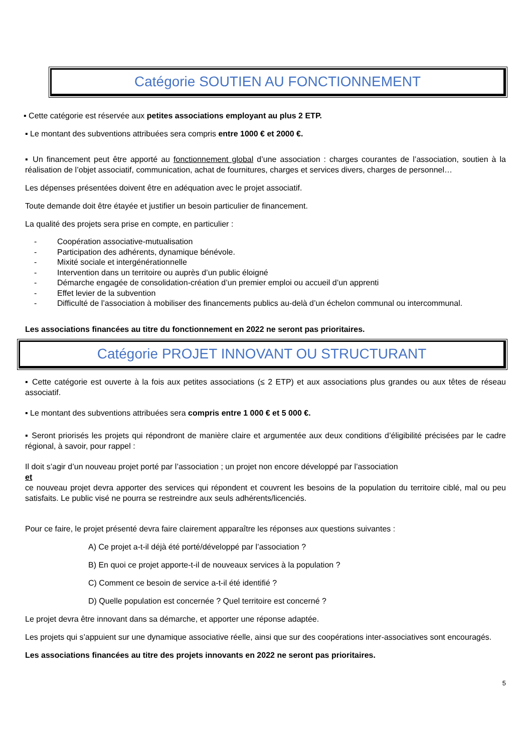Catégorie SOUTIEN AU FONCTIONNEMENT
▪ Cette catégorie est réservée aux petites associations employant au plus 2 ETP.
▪ Le montant des subventions attribuées sera compris entre 1000 € et 2000 €.
▪ Un financement peut être apporté au fonctionnement global d’une association : charges courantes de l’association, soutien à la réalisation de l’objet associatif, communication, achat de fournitures, charges et services divers, charges de personnel…
Les dépenses présentées doivent être en adéquation avec le projet associatif.
Toute demande doit être étayée et justifier un besoin particulier de financement.
La qualité des projets sera prise en compte, en particulier :
- Coopération associative-mutualisation
- Participation des adhérents, dynamique bénévole.
- Mixité sociale et intergénérationnelle
- Intervention dans un territoire ou auprès d’un public éloigné
- Démarche engagée de consolidation-création d’un premier emploi ou accueil d’un apprenti
- Effet levier de la subvention
- Difficulté de l’association à mobiliser des financements publics au-delà d’un échelon communal ou intercommunal.
Les associations financées au titre du fonctionnement en 2022 ne seront pas prioritaires.
Catégorie PROJET INNOVANT OU STRUCTURANT
▪ Cette catégorie est ouverte à la fois aux petites associations (≤ 2 ETP) et aux associations plus grandes ou aux têtes de réseau associatif.
▪ Le montant des subventions attribuées sera compris entre 1 000 € et 5 000 €.
▪ Seront priorisés les projets qui répondront de manière claire et argumentée aux deux conditions d’éligibilité précisées par le cadre régional, à savoir, pour rappel :
Il doit s’agir d’un nouveau projet porté par l’association ; un projet non encore développé par l’association
et
ce nouveau projet devra apporter des services qui répondent et couvrent les besoins de la population du territoire ciblé, mal ou peu satisfaits. Le public visé ne pourra se restreindre aux seuls adhérents/licenciés.
Pour ce faire, le projet présenté devra faire clairement apparaître les réponses aux questions suivantes :
A) Ce projet a-t-il déjà été porté/développé par l’association ?
B) En quoi ce projet apporte-t-il de nouveaux services à la population ?
C) Comment ce besoin de service a-t-il été identifié ?
D) Quelle population est concernée ? Quel territoire est concerné ?
Le projet devra être innovant dans sa démarche, et apporter une réponse adaptée.
Les projets qui s’appuient sur une dynamique associative réelle, ainsi que sur des coopérations inter-associatives sont encouragés.
Les associations financées au titre des projets innovants en 2022 ne seront pas prioritaires.
5